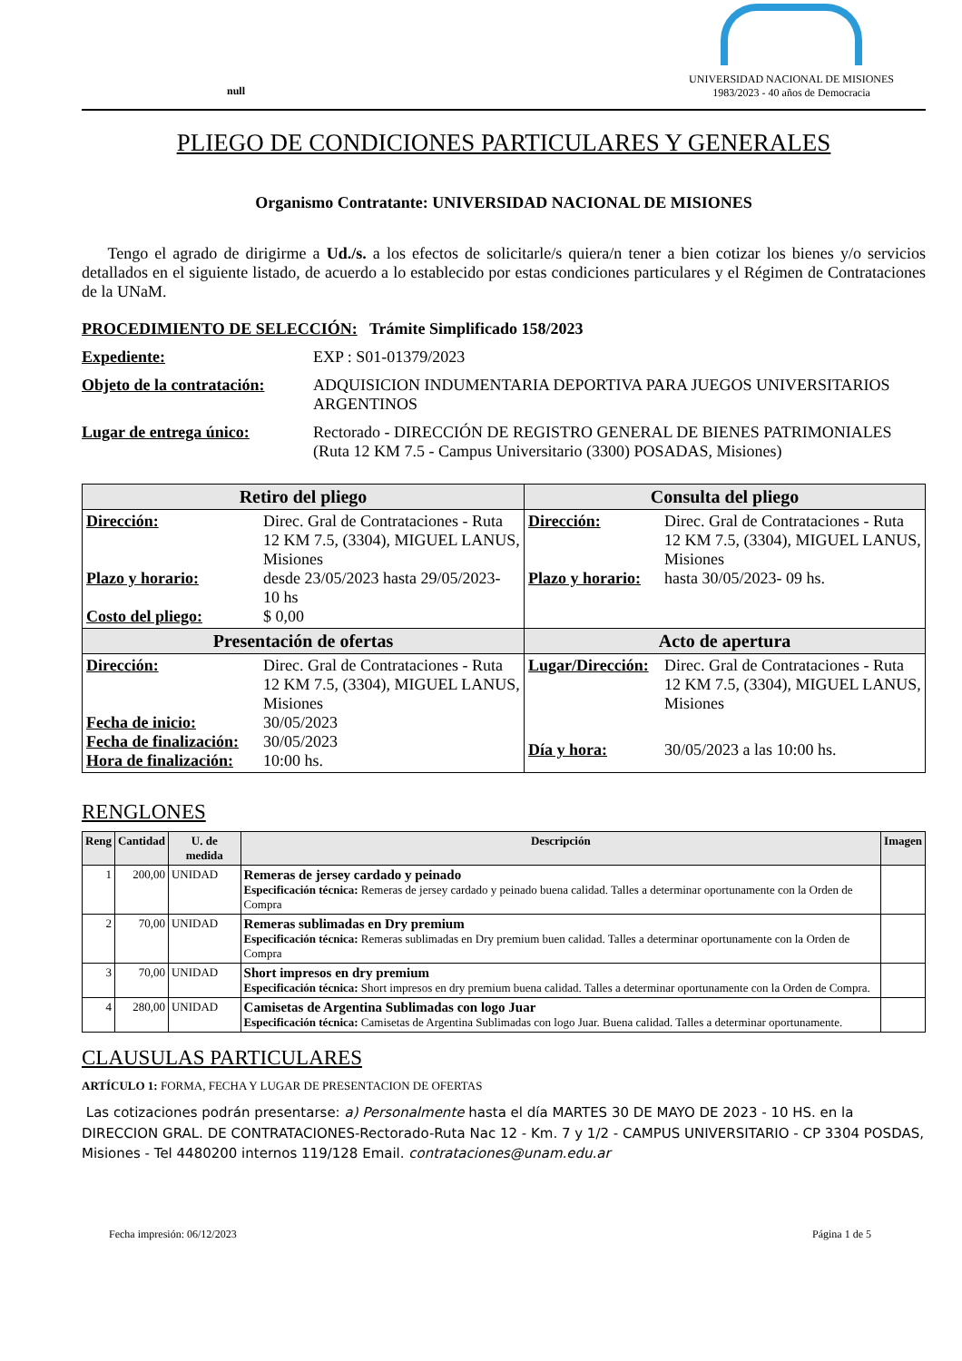null
UNIVERSIDAD NACIONAL DE MISIONES
1983/2023 - 40 años de Democracia
PLIEGO DE CONDICIONES PARTICULARES Y GENERALES
Organismo Contratante: UNIVERSIDAD NACIONAL DE MISIONES
Tengo el agrado de dirigirme a Ud./s. a los efectos de solicitarle/s quiera/n tener a bien cotizar los bienes y/o servicios detallados en el siguiente listado, de acuerdo a lo establecido por estas condiciones particulares y el Régimen de Contrataciones de la UNaM.
PROCEDIMIENTO DE SELECCIÓN: Trámite Simplificado 158/2023
Expediente: EXP : S01-01379/2023
Objeto de la contratación: ADQUISICION INDUMENTARIA DEPORTIVA PARA JUEGOS UNIVERSITARIOS ARGENTINOS
Lugar de entrega único: Rectorado - DIRECCIÓN DE REGISTRO GENERAL DE BIENES PATRIMONIALES (Ruta 12 KM 7.5 - Campus Universitario (3300) POSADAS, Misiones)
| Retiro del pliego | Consulta del pliego |
| --- | --- |
| Dirección: Direc. Gral de Contrataciones - Ruta 12 KM 7.5, (3304), MIGUEL LANUS, Misiones Plazo y horario: desde 23/05/2023 hasta 29/05/2023- 10 hs Costo del pliego: $ 0,00 | Dirección: Direc. Gral de Contrataciones - Ruta 12 KM 7.5, (3304), MIGUEL LANUS, Misiones Plazo y horario: hasta 30/05/2023- 09 hs. |
| Presentación de ofertas | Acto de apertura |
| Dirección: Direc. Gral de Contrataciones - Ruta 12 KM 7.5, (3304), MIGUEL LANUS, Misiones Fecha de inicio: 30/05/2023 Fecha de finalización: 30/05/2023 Hora de finalización: 10:00 hs. | Lugar/Dirección: Direc. Gral de Contrataciones - Ruta 12 KM 7.5, (3304), MIGUEL LANUS, Misiones Día y hora: 30/05/2023 a las 10:00 hs. |
RENGLONES
| Reng | Cantidad | U. de medida | Descripción | Imagen |
| --- | --- | --- | --- | --- |
| 1 | 200,00 | UNIDAD | Remeras de jersey cardado y peinado Especificación técnica: Remeras de jersey cardado y peinado buena calidad. Talles a determinar oportunamente con la Orden de Compra | |
| 2 | 70,00 | UNIDAD | Remeras sublimadas en Dry premium Especificación técnica: Remeras sublimadas en Dry premium buen calidad. Talles a determinar oportunamente con la Orden de Compra | |
| 3 | 70,00 | UNIDAD | Short impresos en dry premium Especificación técnica: Short impresos en dry premium buena calidad. Talles a determinar oportunamente con la Orden de Compra. | |
| 4 | 280,00 | UNIDAD | Camisetas de Argentina Sublimadas con logo Juar Especificación técnica: Camisetas de Argentina Sublimadas con logo Juar. Buena calidad. Talles a determinar oportunamente. | |
CLAUSULAS PARTICULARES
ARTÍCULO 1: FORMA, FECHA Y LUGAR DE PRESENTACION DE OFERTAS
Las cotizaciones podrán presentarse: a) Personalmente hasta el día MARTES 30 DE MAYO DE 2023 - 10 HS. en la DIRECCION GRAL. DE CONTRATACIONES-Rectorado-Ruta Nac 12 - Km. 7 y 1/2 - CAMPUS UNIVERSITARIO - CP 3304 POSDAS, Misiones - Tel 4480200 internos 119/128 Email. contrataciones@unam.edu.ar
Fecha impresión: 06/12/2023 Página 1 de 5